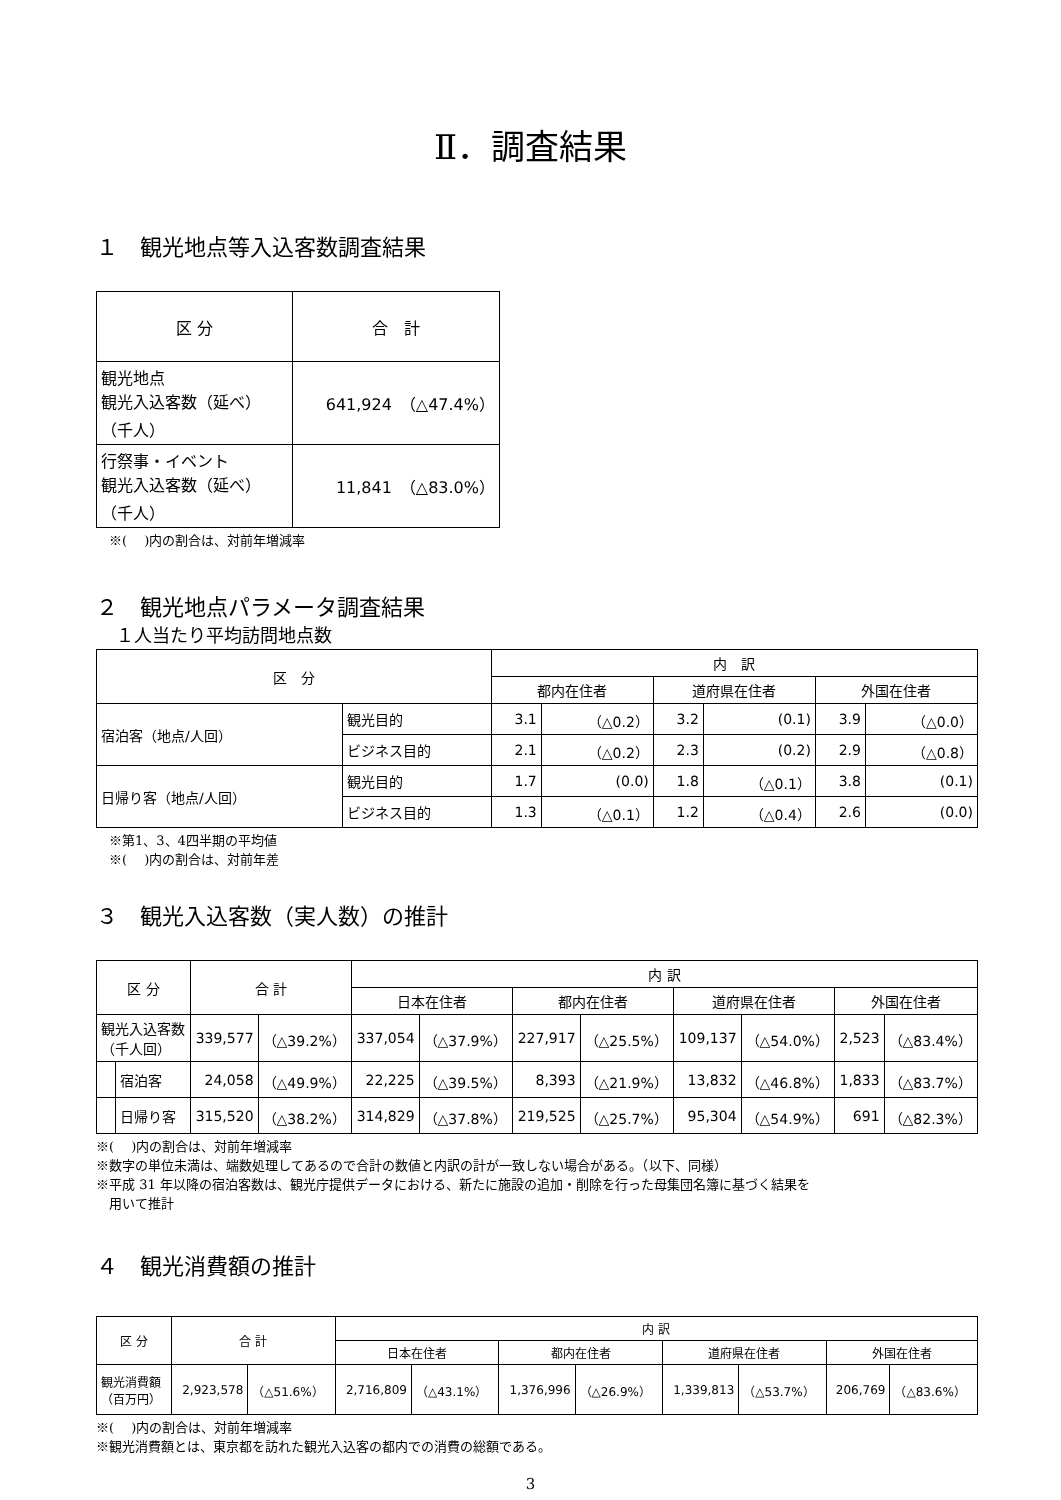Ⅱ．調査結果
１　観光地点等入込客数調査結果
| 区 分 | 合 計 |
| --- | --- |
| 観光地点 観光入込客数（延べ） （千人） | 641,924 （△47.4%） |
| 行祭事・イベント 観光入込客数（延べ） （千人） | 11,841 （△83.0%） |
　※(　 )内の割合は、対前年増減率
２　観光地点パラメータ調査結果
１人当たり平均訪問地点数
| 区 分 | | 内 訳 | | | | | |
| --- | --- | --- | --- | --- | --- | --- | --- |
| | | 都内在住者 | | 道府県在住者 | | 外国在住者 | |
| 宿泊客（地点/人回） | 観光目的 | 3.1 | （△0.2） | 3.2 | (0.1) | 3.9 | （△0.0） |
| | ビジネス目的 | 2.1 | （△0.2） | 2.3 | (0.2) | 2.9 | （△0.8） |
| 日帰り客（地点/人回） | 観光目的 | 1.7 | (0.0) | 1.8 | （△0.1） | 3.8 | (0.1) |
| | ビジネス目的 | 1.3 | （△0.1） | 1.2 | （△0.4） | 2.6 | (0.0) |
　※第1、3、4四半期の平均値
　※(　 )内の割合は、対前年差
３　観光入込客数（実人数）の推計
| 区 分 | | 合 計 | | 内 訳 | | | | | | | |
| --- | --- | --- | --- | --- | --- | --- | --- | --- | --- | --- | --- |
| | | | | 日本在住者 | | 都内在住者 | | 道府県在住者 | | 外国在住者 | |
| 観光入込客数 （千人回） | | 339,577 | （△39.2%） | 337,054 | （△37.9%） | 227,917 | （△25.5%） | 109,137 | （△54.0%） | 2,523 | （△83.4%） |
| | 宿泊客 | 24,058 | （△49.9%） | 22,225 | （△39.5%） | 8,393 | （△21.9%） | 13,832 | （△46.8%） | 1,833 | （△83.7%） |
| | 日帰り客 | 315,520 | （△38.2%） | 314,829 | （△37.8%） | 219,525 | （△25.7%） | 95,304 | （△54.9%） | 691 | （△82.3%） |
※(　 )内の割合は、対前年増減率
※数字の単位未満は、端数処理してあるので合計の数値と内訳の計が一致しない場合がある。（以下、同様）
※平成 31 年以降の宿泊客数は、観光庁提供データにおける、新たに施設の追加・削除を行った母集団名簿に基づく結果を
　用いて推計
４　観光消費額の推計
| 区 分 | 合 計 | | 内 訳 | | | | | | | |
| --- | --- | --- | --- | --- | --- | --- | --- | --- | --- | --- |
| | | | 日本在住者 | | 都内在住者 | | 道府県在住者 | | 外国在住者 | |
| 観光消費額 （百万円） | 2,923,578 | （△51.6%） | 2,716,809 | （△43.1%） | 1,376,996 | （△26.9%） | 1,339,813 | （△53.7%） | 206,769 | （△83.6%） |
※(　 )内の割合は、対前年増減率
※観光消費額とは、東京都を訪れた観光入込客の都内での消費の総額である。
3